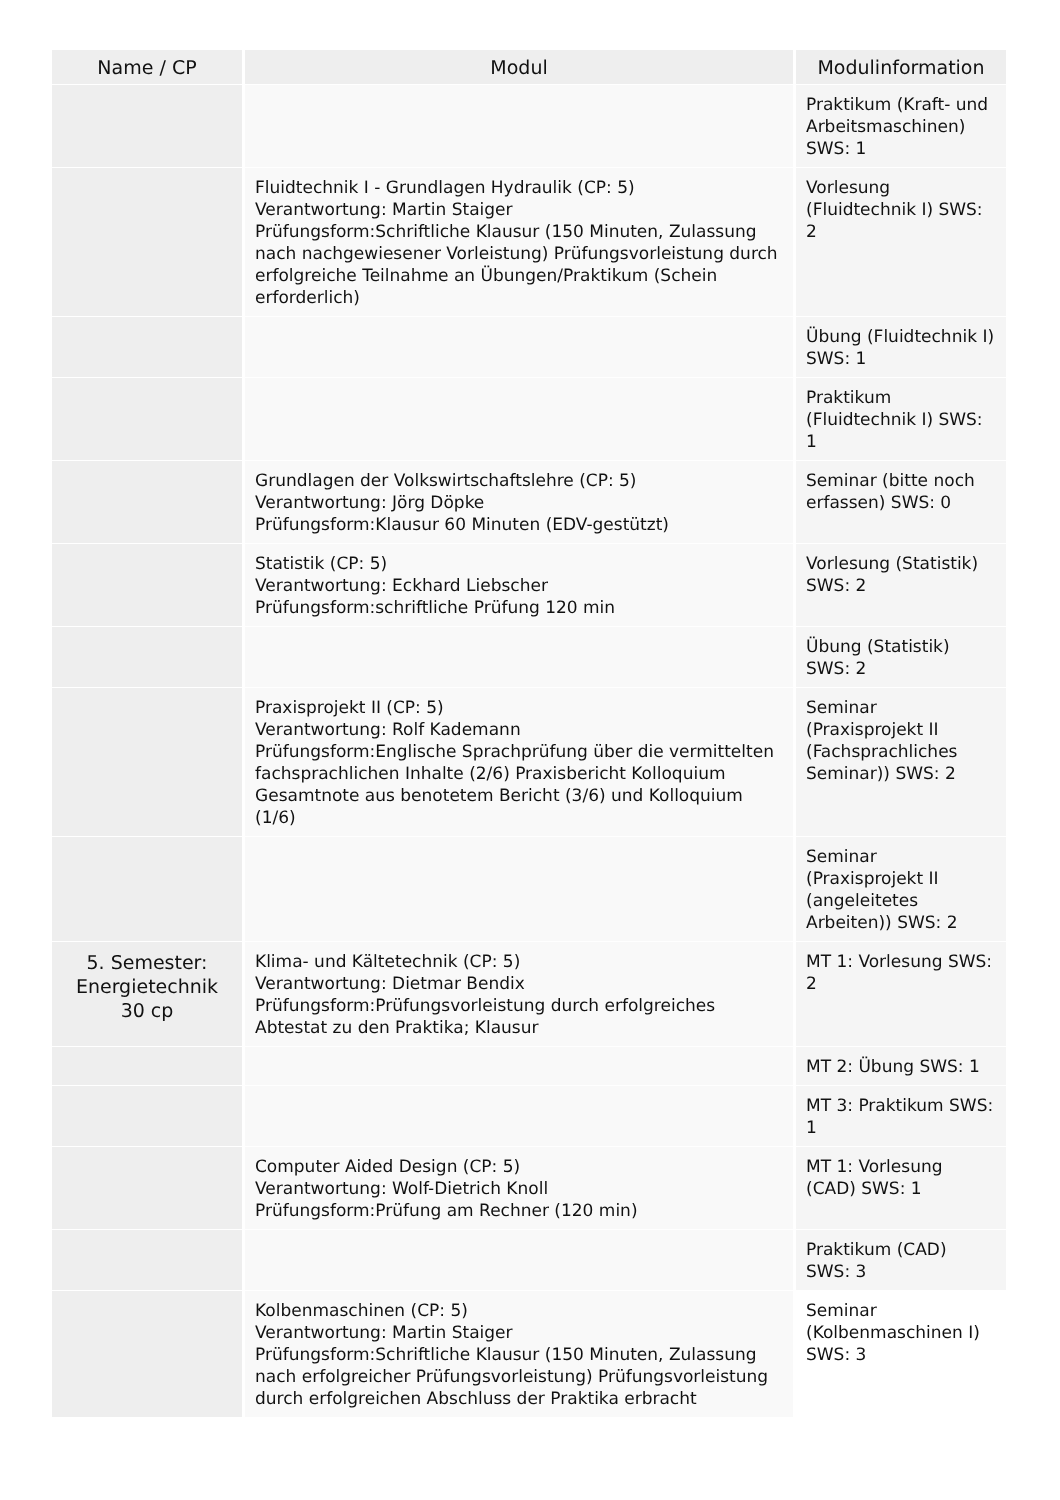| Name / CP | Modul | Modulinformation |
| --- | --- | --- |
| | | Praktikum (Kraft- und Arbeitsmaschinen) SWS: 1 |
| | Fluidtechnik I - Grundlagen Hydraulik (CP: 5) Verantwortung: Martin Staiger Prüfungsform:Schriftliche Klausur (150 Minuten, Zulassung nach nachgewiesener Vorleistung) Prüfungsvorleistung durch erfolgreiche Teilnahme an Übungen/Praktikum (Schein erforderlich) | Vorlesung (Fluidtechnik I) SWS: 2 |
| | | Übung (Fluidtechnik I) SWS: 1 |
| | | Praktikum (Fluidtechnik I) SWS: 1 |
| | Grundlagen der Volkswirtschaftslehre (CP: 5) Verantwortung: Jörg Döpke Prüfungsform:Klausur 60 Minuten (EDV-gestützt) | Seminar (bitte noch erfassen) SWS: 0 |
| | Statistik (CP: 5) Verantwortung: Eckhard Liebscher Prüfungsform:schriftliche Prüfung 120 min | Vorlesung (Statistik) SWS: 2 |
| | | Übung (Statistik) SWS: 2 |
| | Praxisprojekt II (CP: 5) Verantwortung: Rolf Kademann Prüfungsform:Englische Sprachprüfung über die vermittelten fachsprachlichen Inhalte (2/6) Praxisbericht Kolloquium Gesamtnote aus benotetem Bericht (3/6) und Kolloquium (1/6) | Seminar (Praxisprojekt II (Fachsprachliches Seminar)) SWS: 2 |
| | | Seminar (Praxisprojekt II (angeleitetes Arbeiten)) SWS: 2 |
| 5. Semester: Energietechnik 30 cp | Klima- und Kältetechnik (CP: 5) Verantwortung: Dietmar Bendix Prüfungsform:Prüfungsvorleistung durch erfolgreiches Abtestat zu den Praktika; Klausur | MT 1: Vorlesung SWS: 2 |
| | | MT 2: Übung SWS: 1 |
| | | MT 3: Praktikum SWS: 1 |
| | Computer Aided Design (CP: 5) Verantwortung: Wolf-Dietrich Knoll Prüfungsform:Prüfung am Rechner (120 min) | MT 1: Vorlesung (CAD) SWS: 1 |
| | | Praktikum (CAD) SWS: 3 |
| | Kolbenmaschinen (CP: 5) Verantwortung: Martin Staiger Prüfungsform:Schriftliche Klausur (150 Minuten, Zulassung nach erfolgreicher Prüfungsvorleistung) Prüfungsvorleistung durch erfolgreichen Abschluss der Praktika erbracht | Seminar (Kolbenmaschinen I) SWS: 3 |